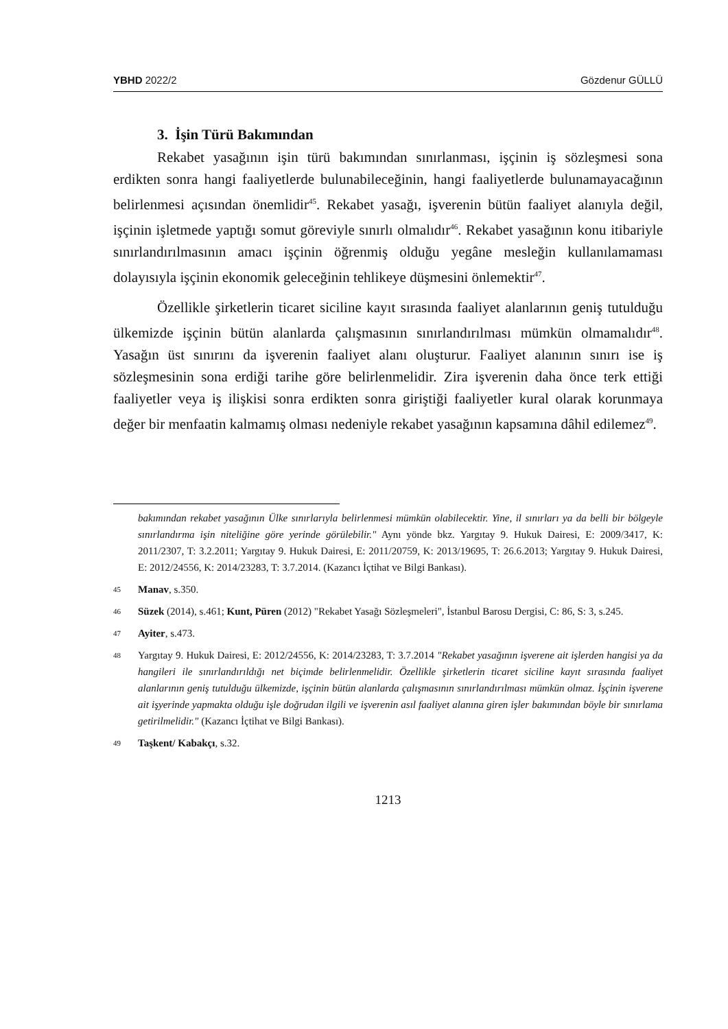YBHD 2022/2 Gözdenur GÜLLÜ
3. İşin Türü Bakımından
Rekabet yasağının işin türü bakımından sınırlanması, işçinin iş sözleşmesi sona erdikten sonra hangi faaliyetlerde bulunabileceğinin, hangi faaliyetlerde bulunamayacağının belirlenmesi açısından önemlidir<sup>45</sup>. Rekabet yasağı, işverenin bütün faaliyet alanıyla değil, işçinin işletmede yaptığı somut göreviyle sınırlı olmalıdır<sup>46</sup>. Rekabet yasağının konu itibariyle sınırlandırılmasının amacı işçinin öğrenmiş olduğu yegâne mesleğin kullanılamaması dolayısıyla işçinin ekonomik geleceğinin tehlikeye düşmesini önlemektir<sup>47</sup>.
Özellikle şirketlerin ticaret siciline kayıt sırasında faaliyet alanlarının geniş tutulduğu ülkemizde işçinin bütün alanlarda çalışmasının sınırlandırılması mümkün olmamalıdır<sup>48</sup>. Yasağın üst sınırını da işverenin faaliyet alanı oluşturur. Faaliyet alanının sınırı ise iş sözleşmesinin sona erdiği tarihe göre belirlenmelidir. Zira işverenin daha önce terk ettiği faaliyetler veya iş ilişkisi sonra erdikten sonra giriştiği faaliyetler kural olarak korunmaya değer bir menfaatin kalmamış olması nedeniyle rekabet yasağının kapsamına dâhil edilemez<sup>49</sup>.
bakımından rekabet yasağının Ülke sınırlarıyla belirlenmesi mümkün olabilecektir. Yine, il sınırları ya da belli bir bölgeyle sınırlandırma işin niteliğine göre yerinde görülebilir." Aynı yönde bkz. Yargıtay 9. Hukuk Dairesi, E: 2009/3417, K: 2011/2307, T: 3.2.2011; Yargıtay 9. Hukuk Dairesi, E: 2011/20759, K: 2013/19695, T: 26.6.2013; Yargıtay 9. Hukuk Dairesi, E: 2012/24556, K: 2014/23283, T: 3.7.2014. (Kazancı İçtihat ve Bilgi Bankası).
45 Manav, s.350.
46 Süzek (2014), s.461; Kunt, Püren (2012) "Rekabet Yasağı Sözleşmeleri", İstanbul Barosu Dergisi, C: 86, S: 3, s.245.
47 Ayiter, s.473.
48 Yargıtay 9. Hukuk Dairesi, E: 2012/24556, K: 2014/23283, T: 3.7.2014 "Rekabet yasağının işverene ait işlerden hangisi ya da hangileri ile sınırlandırıldığı net biçimde belirlenmelidir. Özellikle şirketlerin ticaret siciline kayıt sırasında faaliyet alanlarının geniş tutulduğu ülkemizde, işçinin bütün alanlarda çalışmasının sınırlandırılması mümkün olmaz. İşçinin işverene ait işyerinde yapmakta olduğu işle doğrudan ilgili ve işverenin asıl faaliyet alanına giren işler bakımından böyle bir sınırlama getirilmelidir." (Kazancı İçtihat ve Bilgi Bankası).
49 Taşkent/ Kabakçı, s.32.
1213